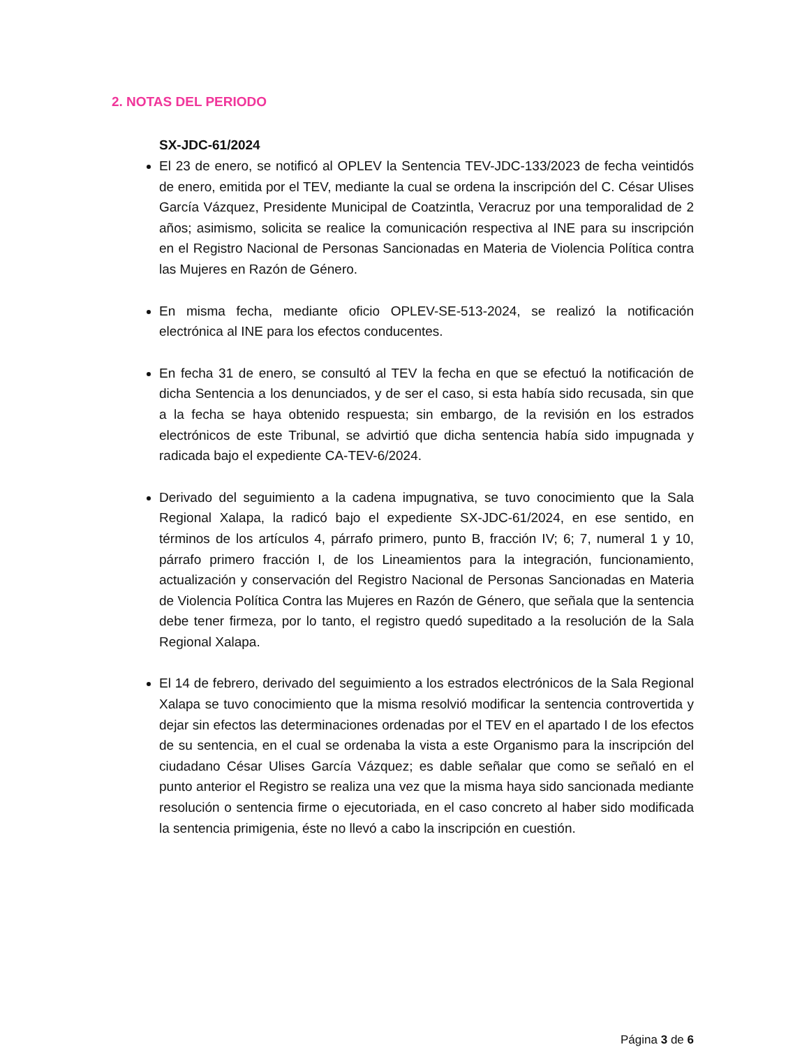2. NOTAS DEL PERIODO
SX-JDC-61/2024
El 23 de enero, se notificó al OPLEV la Sentencia TEV-JDC-133/2023 de fecha veintidós de enero, emitida por el TEV, mediante la cual se ordena la inscripción del C. César Ulises García Vázquez, Presidente Municipal de Coatzintla, Veracruz por una temporalidad de 2 años; asimismo, solicita se realice la comunicación respectiva al INE para su inscripción en el Registro Nacional de Personas Sancionadas en Materia de Violencia Política contra las Mujeres en Razón de Género.
En misma fecha, mediante oficio OPLEV-SE-513-2024, se realizó la notificación electrónica al INE para los efectos conducentes.
En fecha 31 de enero, se consultó al TEV la fecha en que se efectuó la notificación de dicha Sentencia a los denunciados, y de ser el caso, si esta había sido recusada, sin que a la fecha se haya obtenido respuesta; sin embargo, de la revisión en los estrados electrónicos de este Tribunal, se advirtió que dicha sentencia había sido impugnada y radicada bajo el expediente CA-TEV-6/2024.
Derivado del seguimiento a la cadena impugnativa, se tuvo conocimiento que la Sala Regional Xalapa, la radicó bajo el expediente SX-JDC-61/2024, en ese sentido, en términos de los artículos 4, párrafo primero, punto B, fracción IV; 6; 7, numeral 1 y 10, párrafo primero fracción I, de los Lineamientos para la integración, funcionamiento, actualización y conservación del Registro Nacional de Personas Sancionadas en Materia de Violencia Política Contra las Mujeres en Razón de Género, que señala que la sentencia debe tener firmeza, por lo tanto, el registro quedó supeditado a la resolución de la Sala Regional Xalapa.
El 14 de febrero, derivado del seguimiento a los estrados electrónicos de la Sala Regional Xalapa se tuvo conocimiento que la misma resolvió modificar la sentencia controvertida y dejar sin efectos las determinaciones ordenadas por el TEV en el apartado I de los efectos de su sentencia, en el cual se ordenaba la vista a este Organismo para la inscripción del ciudadano César Ulises García Vázquez; es dable señalar que como se señaló en el punto anterior el Registro se realiza una vez que la misma haya sido sancionada mediante resolución o sentencia firme o ejecutoriada, en el caso concreto al haber sido modificada la sentencia primigenia, éste no llevó a cabo la inscripción en cuestión.
Página 3 de 6